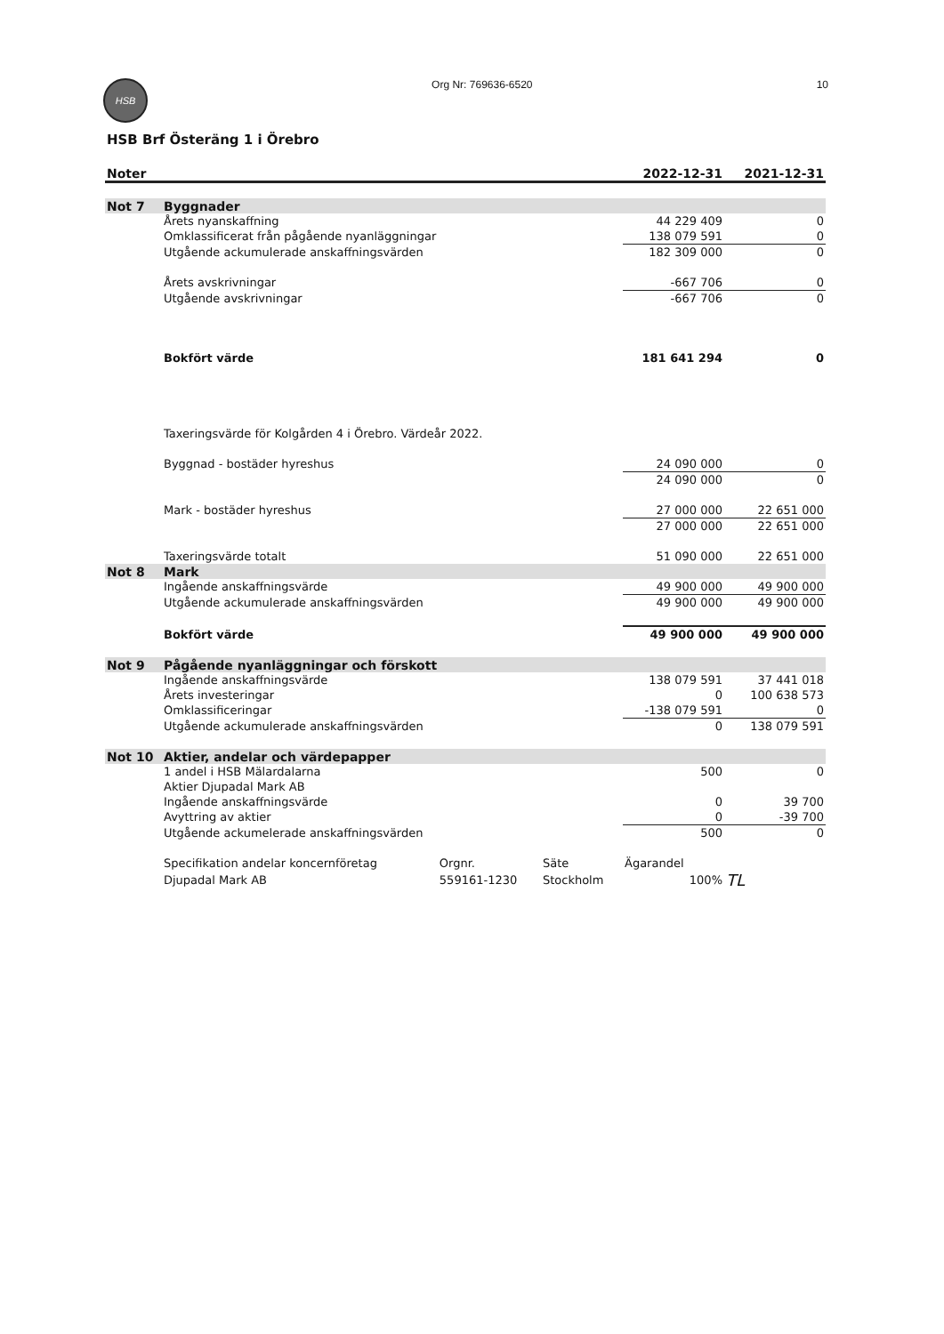HSB
Org Nr: 769636-6520 10
HSB Brf Österäng 1 i Örebro
| Noter | | | | 2022-12-31 | 2021-12-31 |
| --- | --- | --- | --- | --- | --- |
| Not 7 | Byggnader | | | | |
| | Årets nyanskaffning | | | 44 229 409 | 0 |
| | Omklassificerat från pågående nyanläggningar | | | 138 079 591 | 0 |
| | Utgående ackumulerade anskaffningsvärden | | | 182 309 000 | 0 |
| | Årets avskrivningar | | | -667 706 | 0 |
| | Utgående avskrivningar | | | -667 706 | 0 |
| | Bokfört värde | | | 181 641 294 | 0 |
| | Taxeringsvärde för Kolgården 4 i Örebro. Värdeår 2022. | | | | |
| | Byggnad - bostäder hyreshus | | | 24 090 000 | 0 |
| | | | | 24 090 000 | 0 |
| | Mark - bostäder hyreshus | | | 27 000 000 | 22 651 000 |
| | | | | 27 000 000 | 22 651 000 |
| | Taxeringsvärde totalt | | | 51 090 000 | 22 651 000 |
| Not 8 | Mark | | | | |
| | Ingående anskaffningsvärde | | | 49 900 000 | 49 900 000 |
| | Utgående ackumulerade anskaffningsvärden | | | 49 900 000 | 49 900 000 |
| | Bokfört värde | | | 49 900 000 | 49 900 000 |
| Not 9 | Pågående nyanläggningar och förskott | | | | |
| | Ingående anskaffningsvärde | | | 138 079 591 | 37 441 018 |
| | Årets investeringar | | | 0 | 100 638 573 |
| | Omklassificeringar | | | -138 079 591 | 0 |
| | Utgående ackumulerade anskaffningsvärden | | | 0 | 138 079 591 |
| Not 10 | Aktier, andelar och värdepapper | | | | |
| | 1 andel i HSB Mälardalarna | | | 500 | 0 |
| | Aktier Djupadal Mark AB | | | | |
| | Ingående anskaffningsvärde | | | 0 | 39 700 |
| | Avyttring av aktier | | | 0 | -39 700 |
| | Utgående ackumelerade anskaffningsvärden | | | 500 | 0 |
| | Specifikation andelar koncernföretag | Orgnr. | Säte | Ägarandel | |
| | Djupadal Mark AB | 559161-1230 | Stockholm | 100% | TL |